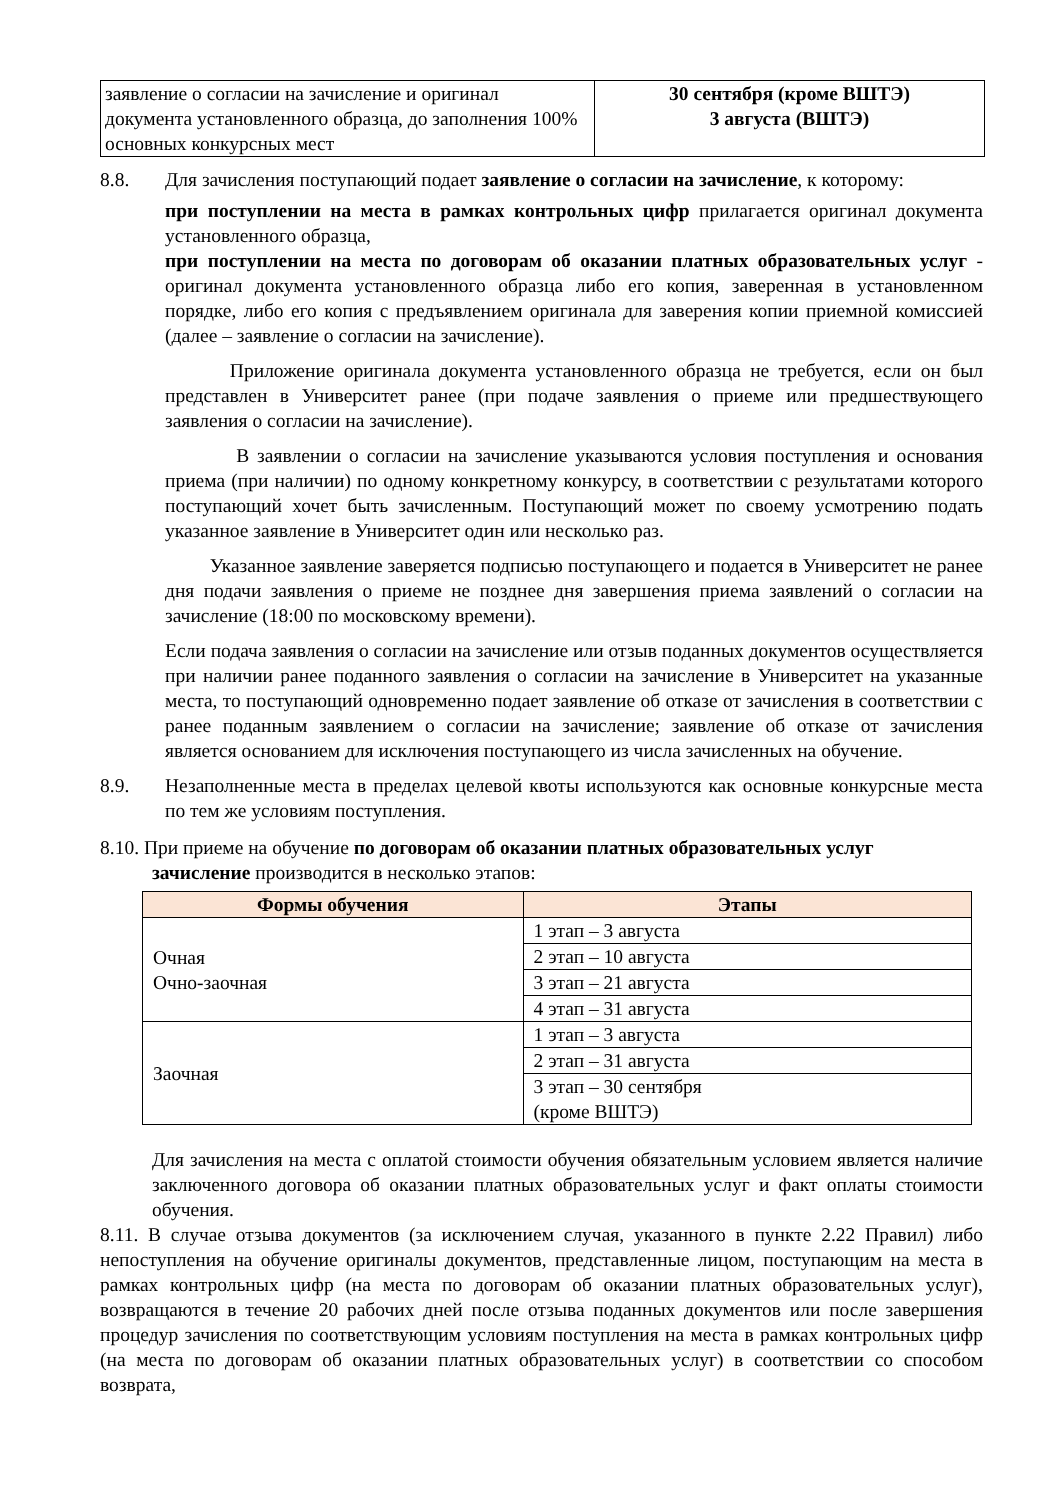| заявление о согласии на зачисление и оригинал документа установленного образца, до заполнения 100% основных конкурсных мест | 30 сентября (кроме ВШТЭ) 3 августа (ВШТЭ) |
8.8. Для зачисления поступающий подает заявление о согласии на зачисление, к которому:
при поступлении на места в рамках контрольных цифр прилагается оригинал документа установленного образца,
при поступлении на места по договорам об оказании платных образовательных услуг - оригинал документа установленного образца либо его копия, заверенная в установленном порядке, либо его копия с предъявлением оригинала для заверения копии приемной комиссией (далее – заявление о согласии на зачисление).
Приложение оригинала документа установленного образца не требуется, если он был представлен в Университет ранее (при подаче заявления о приеме или предшествующего заявления о согласии на зачисление).
В заявлении о согласии на зачисление указываются условия поступления и основания приема (при наличии) по одному конкретному конкурсу, в соответствии с результатами которого поступающий хочет быть зачисленным. Поступающий может по своему усмотрению подать указанное заявление в Университет один или несколько раз.
Указанное заявление заверяется подписью поступающего и подается в Университет не ранее дня подачи заявления о приеме не позднее дня завершения приема заявлений о согласии на зачисление (18:00 по московскому времени).
Если подача заявления о согласии на зачисление или отзыв поданных документов осуществляется при наличии ранее поданного заявления о согласии на зачисление в Университет на указанные места, то поступающий одновременно подает заявление об отказе от зачисления в соответствии с ранее поданным заявлением о согласии на зачисление; заявление об отказе от зачисления является основанием для исключения поступающего из числа зачисленных на обучение.
8.9. Незаполненные места в пределах целевой квоты используются как основные конкурсные места по тем же условиям поступления.
8.10. При приеме на обучение по договорам об оказании платных образовательных услуг
зачисление производится в несколько этапов:
| Формы обучения | Этапы |
| --- | --- |
| Очная Очно-заочная | 1 этап – 3 августа |
| | 2 этап – 10 августа |
| | 3 этап – 21 августа |
| | 4 этап – 31 августа |
| Заочная | 1 этап – 3 августа |
| | 2 этап – 31 августа |
| | 3 этап – 30 сентября (кроме ВШТЭ) |
Для зачисления на места с оплатой стоимости обучения обязательным условием является наличие заключенного договора об оказании платных образовательных услуг и факт оплаты стоимости обучения.
8.11. В случае отзыва документов (за исключением случая, указанного в пункте 2.22 Правил) либо непоступления на обучение оригиналы документов, представленные лицом, поступающим на места в рамках контрольных цифр (на места по договорам об оказании платных образовательных услуг), возвращаются в течение 20 рабочих дней после отзыва поданных документов или после завершения процедур зачисления по соответствующим условиям поступления на места в рамках контрольных цифр (на места по договорам об оказании платных образовательных услуг) в соответствии со способом возврата,